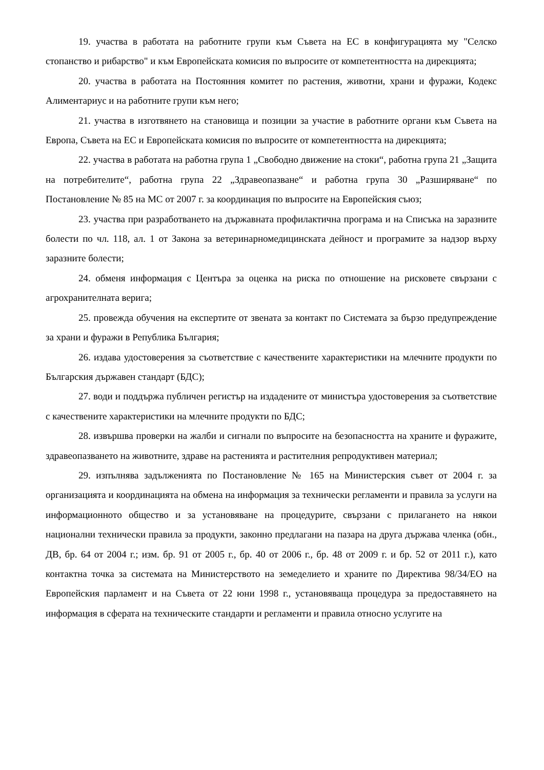19. участва в работата на работните групи към Съвета на ЕС в конфигурацията му "Селско стопанство и рибарство" и към Европейската комисия по въпросите от компетентността на дирекцията;
20. участва в работата на Постоянния комитет по растения, животни, храни и фуражи, Кодекс Алиментариус и на работните групи към него;
21. участва в изготвянето на становища и позиции за участие в работните органи към Съвета на Европа, Съвета на ЕС и Европейската комисия по въпросите от компетентността на дирекцията;
22. участва в работата на работна група 1 „Свободно движение на стоки“, работна група 21 „Защита на потребителите“, работна група 22 „Здравеопазване“ и работна група 30 „Разширяване“ по Постановление № 85 на МС от 2007 г. за координация по въпросите на Европейския съюз;
23. участва при разработването на държавната профилактична програма и на Списъка на заразните болести по чл. 118, ал. 1 от Закона за ветеринарномедицинската дейност и програмите за надзор върху заразните болести;
24. обменя информация с Центъра за оценка на риска по отношение на рисковете свързани с агрохранителната верига;
25. провежда обучения на експертите от звената за контакт по Системата за бързо предупреждение за храни и фуражи в Република България;
26. издава удостоверения за съответствие с качествените характеристики на млечните продукти по Българския държавен стандарт (БДС);
27. води и поддържа публичен регистър на издадените от министъра удостоверения за съответствие с качествените характеристики на млечните продукти по БДС;
28. извършва проверки на жалби и сигнали по въпросите на безопасността на храните и фуражите, здравеопазването на животните, здраве на растенията и растителния репродуктивен материал;
29. изпълнява задълженията по Постановление № 165 на Министерския съвет от 2004 г. за организацията и координацията на обмена на информация за технически регламенти и правила за услуги на информационното общество и за установяване на процедурите, свързани с прилагането на някои национални технически правила за продукти, законно предлагани на пазара на друга държава членка (обн., ДВ, бр. 64 от 2004 г.; изм. бр. 91 от 2005 г., бр. 40 от 2006 г., бр. 48 от 2009 г. и бр. 52 от 2011 г.), като контактна точка за системата на Министерството на земеделието и храните по Директива 98/34/ЕО на Европейския парламент и на Съвета от 22 юни 1998 г., установяваща процедура за предоставянето на информация в сферата на техническите стандарти и регламенти и правила относно услугите на